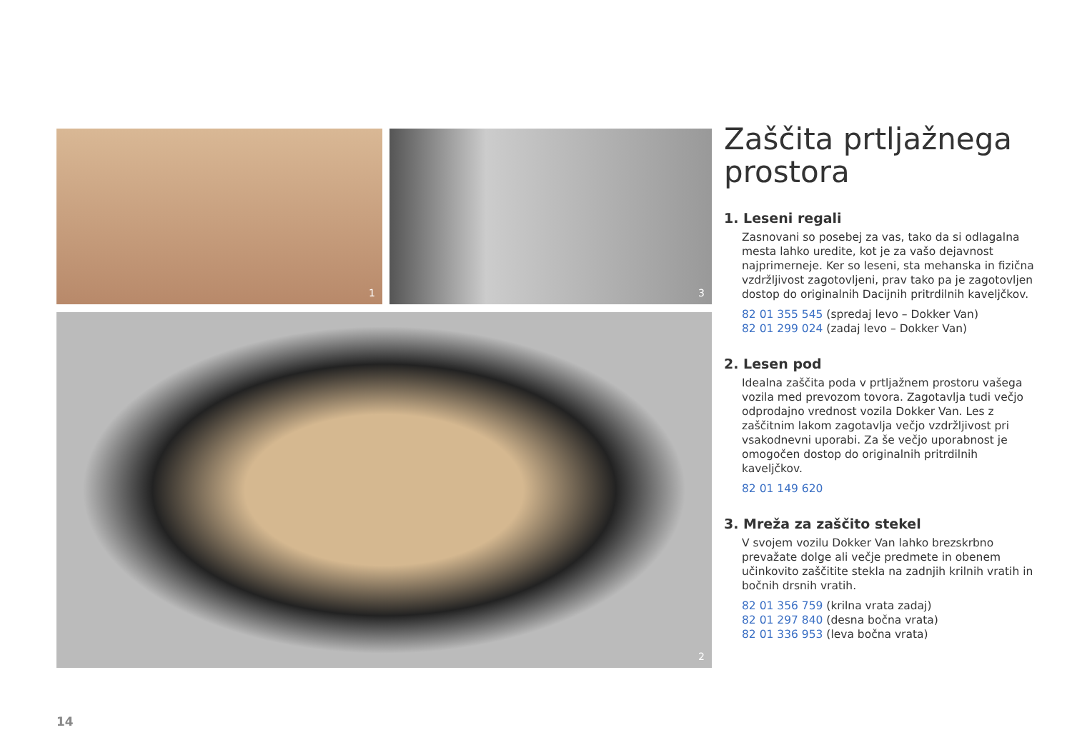1
3
2
Zaščita prtljažnega prostora
1. Leseni regali
Zasnovani so posebej za vas, tako da si odlagalna mesta lahko uredite, kot je za vašo dejavnost najprimerneje. Ker so leseni, sta mehanska in fizična vzdržljivost zagotovljeni, prav tako pa je zagotovljen dostop do originalnih Dacijnih pritrdilnih kaveljčkov.
82 01 355 545 (spredaj levo – Dokker Van)
82 01 299 024 (zadaj levo – Dokker Van)
2. Lesen pod
Idealna zaščita poda v prtljažnem prostoru vašega vozila med prevozom tovora. Zagotavlja tudi večjo odprodajno vrednost vozila Dokker Van. Les z zaščitnim lakom zagotavlja večjo vzdržljivost pri vsakodnevni uporabi. Za še večjo uporabnost je omogočen dostop do originalnih pritrdilnih kaveljčkov.
82 01 149 620
3. Mreža za zaščito stekel
V svojem vozilu Dokker Van lahko brezskrbno prevažate dolge ali večje predmete in obenem učinkovito zaščitite stekla na zadnjih krilnih vratih in bočnih drsnih vratih.
82 01 356 759 (krilna vrata zadaj)
82 01 297 840 (desna bočna vrata)
82 01 336 953 (leva bočna vrata)
14